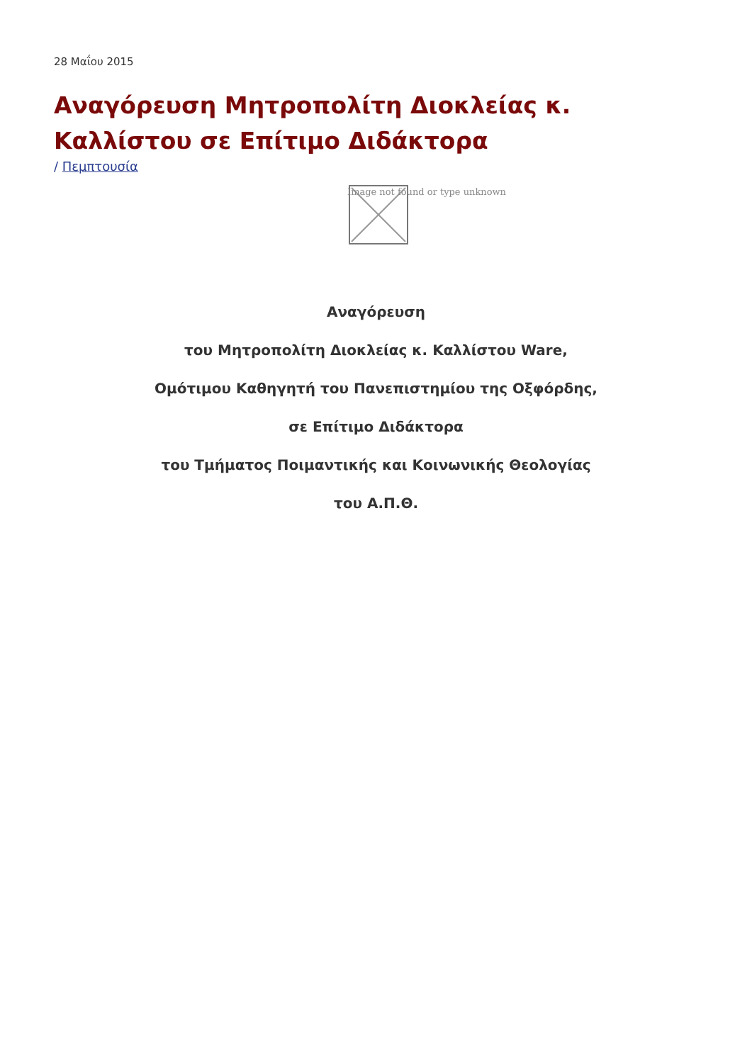28 Μαΐου 2015
Αναγόρευση Μητροπολίτη Διοκλείας κ. Καλλίστου σε Επίτιμο Διδάκτορα
/ Πεμπτουσία
Image not found or type unknown
Αναγόρευση
του Μητροπολίτη Διοκλείας κ. Καλλίστου Ware,
Ομότιμου Καθηγητή του Πανεπιστημίου της Οξφόρδης,
σε Επίτιμο Διδάκτορα
του Τμήματος Ποιμαντικής και Κοινωνικής Θεολογίας
του Α.Π.Θ.